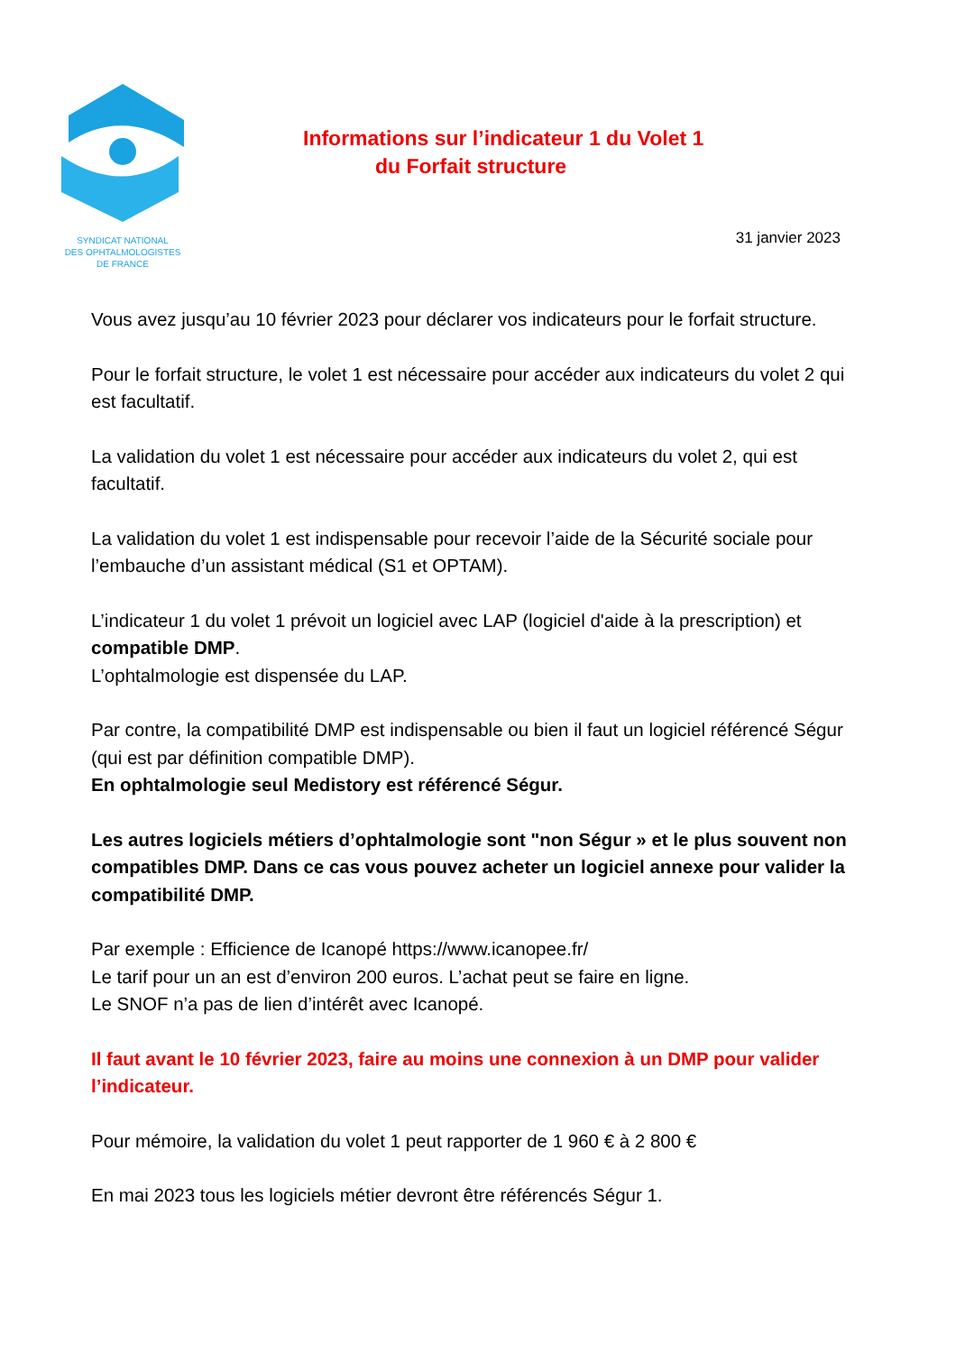SYNDICAT NATIONAL
DES OPHTALMOLOGISTES
DE FRANCE
Informations sur l’indicateur 1 du Volet 1
du Forfait structure
31 janvier 2023
Vous avez jusqu’au 10 février 2023 pour déclarer vos indicateurs pour le forfait structure.
Pour le forfait structure, le volet 1 est nécessaire pour accéder aux indicateurs du volet 2 qui est facultatif.
La validation du volet 1 est nécessaire pour accéder aux indicateurs du volet 2, qui est facultatif.
La validation du volet 1 est indispensable pour recevoir l’aide de la Sécurité sociale pour l’embauche d’un assistant médical (S1 et OPTAM).
L’indicateur 1 du volet 1 prévoit un logiciel avec LAP (logiciel d'aide à la prescription) et compatible DMP.
L’ophtalmologie est dispensée du LAP.
Par contre, la compatibilité DMP est indispensable ou bien il faut un logiciel référencé Ségur (qui est par définition compatible DMP).
En ophtalmologie seul Medistory est référencé Ségur.
Les autres logiciels métiers d’ophtalmologie sont "non Ségur » et le plus souvent non compatibles DMP. Dans ce cas vous pouvez acheter un logiciel annexe pour valider la compatibilité DMP.
Par exemple : Efficience de Icanopé https://www.icanopee.fr/
Le tarif pour un an est d’environ 200 euros. L’achat peut se faire en ligne.
Le SNOF n’a pas de lien d’intérêt avec Icanopé.
Il faut avant le 10 février 2023, faire au moins une connexion à un DMP pour valider l’indicateur.
Pour mémoire, la validation du volet 1 peut rapporter de 1 960 € à 2 800 €
En mai 2023 tous les logiciels métier devront être référencés Ségur 1.